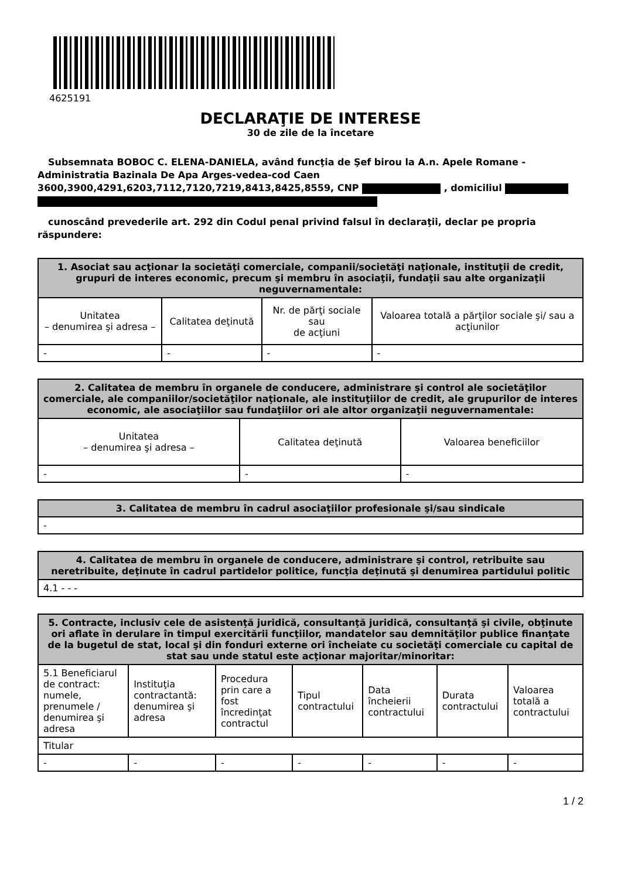4625191
DECLARAŢIE DE INTERESE
30 de zile de la încetare
Subsemnata BOBOC C. ELENA-DANIELA, având funcţia de Şef birou la A.n. Apele Romane - Administratia Bazinala De Apa Arges-vedea-cod Caen 3600,3900,4291,6203,7112,7120,7219,8413,8425,8559, CNP , domiciliul
cunoscând prevederile art. 292 din Codul penal privind falsul în declaraţii, declar pe propria răspundere:
| 1. Asociat sau acţionar la societăţi comerciale, companii/societăţi naţionale, instituţii de credit, grupuri de interes economic, precum şi membru în asociaţii, fundaţii sau alte organizaţii neguvernamentale: | | | |
| --- | --- | --- | --- |
| Unitatea – denumirea şi adresa – | Calitatea deţinută | Nr. de părţi sociale sau de acţiuni | Valoarea totală a părţilor sociale şi/ sau a acţiunilor |
| - | - | - | - |
| 2. Calitatea de membru în organele de conducere, administrare şi control ale societăţilor comerciale, ale companiilor/societăţilor naţionale, ale instituţiilor de credit, ale grupurilor de interes economic, ale asociaţiilor sau fundaţiilor ori ale altor organizaţii neguvernamentale: | | |
| --- | --- | --- |
| Unitatea – denumirea şi adresa – | Calitatea deţinută | Valoarea beneficiilor |
| - | - | - |
| 3. Calitatea de membru în cadrul asociaţiilor profesionale şi/sau sindicale |
| --- |
| - |
| 4. Calitatea de membru în organele de conducere, administrare şi control, retribuite sau neretribuite, deţinute în cadrul partidelor politice, funcţia deţinută şi denumirea partidului politic |
| --- |
| 4.1 - - - |
| 5. Contracte, inclusiv cele de asistenţă juridică, consultanţă juridică, consultanţă şi civile, obţinute ori aflate în derulare în timpul exercitării funcţiilor, mandatelor sau demnităţilor publice finanţate de la bugetul de stat, local şi din fonduri externe ori încheiate cu societăţi comerciale cu capital de stat sau unde statul este acţionar majoritar/minoritar: | | | | | | |
| --- | --- | --- | --- | --- | --- | --- |
| 5.1 Beneficiarul de contract: numele, prenumele / denumirea şi adresa | Instituţia contractantă: denumirea şi adresa | Procedura prin care a fost încredinţat contractul | Tipul contractului | Data încheierii contractului | Durata contractului | Valoarea totală a contractului |
| Titular | | | | | | |
| - | - | - | - | - | - | - |
1 / 2